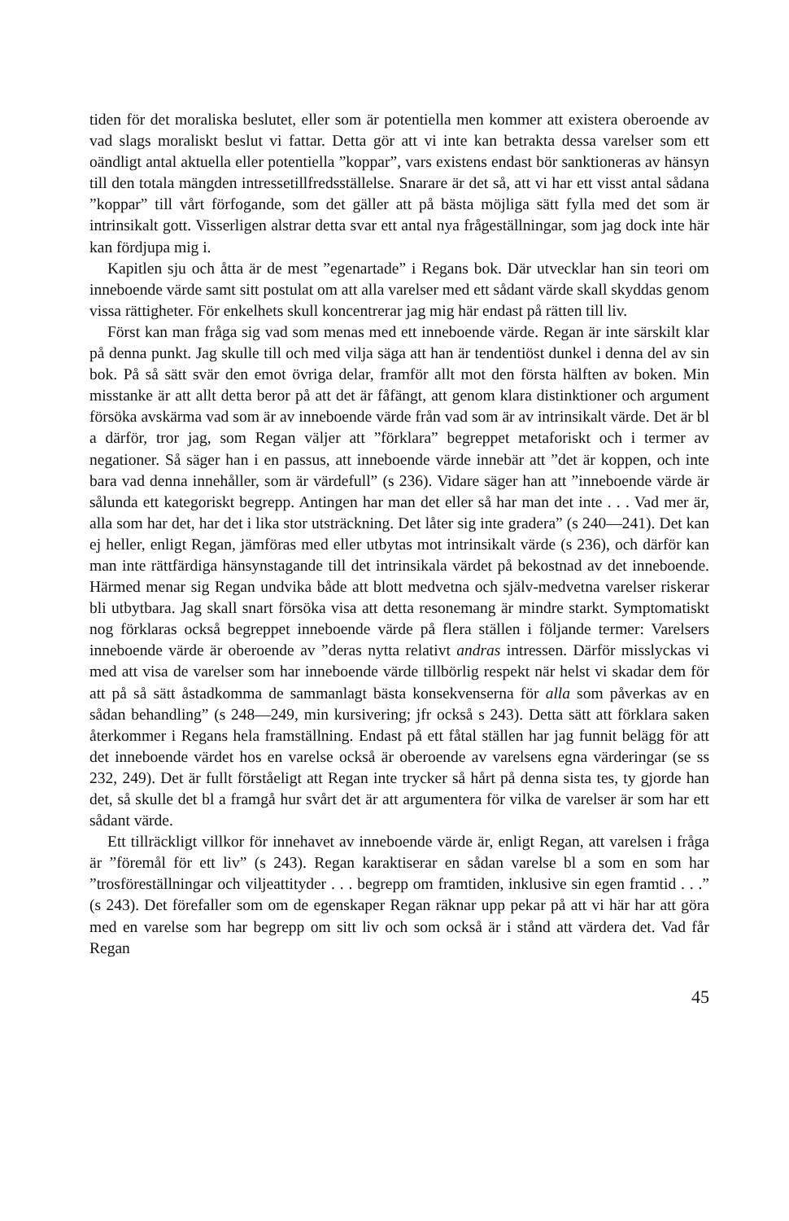tiden för det moraliska beslutet, eller som är potentiella men kommer att existera oberoende av vad slags moraliskt beslut vi fattar. Detta gör att vi inte kan betrakta dessa varelser som ett oändligt antal aktuella eller potentiella ”koppar”, vars existens endast bör sanktioneras av hänsyn till den totala mängden intressetillfredsställelse. Snarare är det så, att vi har ett visst antal sådana ”koppar” till vårt förfogande, som det gäller att på bästa möjliga sätt fylla med det som är intrinsikalt gott. Visserligen alstrar detta svar ett antal nya frågeställningar, som jag dock inte här kan fördjupa mig i.
Kapitlen sju och åtta är de mest ”egenartade” i Regans bok. Där utvecklar han sin teori om inneboende värde samt sitt postulat om att alla varelser med ett sådant värde skall skyddas genom vissa rättigheter. För enkelhets skull koncentrerar jag mig här endast på rätten till liv.
Först kan man fråga sig vad som menas med ett inneboende värde. Regan är inte särskilt klar på denna punkt. Jag skulle till och med vilja säga att han är tendentiöst dunkel i denna del av sin bok. På så sätt svär den emot övriga delar, framför allt mot den första hälften av boken. Min misstanke är att allt detta beror på att det är fåfängt, att genom klara distinktioner och argument försöka avskärma vad som är av inneboende värde från vad som är av intrinsikalt värde. Det är bl a därför, tror jag, som Regan väljer att ”förklara” begreppet metaforiskt och i termer av negationer. Så säger han i en passus, att inneboende värde innebär att ”det är koppen, och inte bara vad denna innehåller, som är värdefull” (s 236). Vidare säger han att ”inneboende värde är sålunda ett kategoriskt begrepp. Antingen har man det eller så har man det inte . . . Vad mer är, alla som har det, har det i lika stor utsträckning. Det låter sig inte gradera” (s 240—241). Det kan ej heller, enligt Regan, jämföras med eller utbytas mot intrinsikalt värde (s 236), och därför kan man inte rättfärdiga hänsynstagande till det intrinsikala värdet på bekostnad av det inneboende. Härmed menar sig Regan undvika både att blott medvetna och själv-medvetna varelser riskerar bli utbytbara. Jag skall snart försöka visa att detta resonemang är mindre starkt. Symptomatiskt nog förklaras också begreppet inneboende värde på flera ställen i följande termer: Varelsers inneboende värde är oberoende av ”deras nytta relativt andras intressen. Därför misslyckas vi med att visa de varelser som har inneboende värde tillbörlig respekt när helst vi skadar dem för att på så sätt åstadkomma de sammanlagt bästa konsekvenserna för alla som påverkas av en sådan behandling” (s 248—249, min kursivering; jfr också s 243). Detta sätt att förklara saken återkommer i Regans hela framställning. Endast på ett fåtal ställen har jag funnit belägg för att det inneboende värdet hos en varelse också är oberoende av varelsens egna värderingar (se ss 232, 249). Det är fullt förståeligt att Regan inte trycker så hårt på denna sista tes, ty gjorde han det, så skulle det bl a framgå hur svårt det är att argumentera för vilka de varelser är som har ett sådant värde.
Ett tillräckligt villkor för innehavet av inneboende värde är, enligt Regan, att varelsen i fråga är ”föremål för ett liv” (s 243). Regan karaktiserar en sådan varelse bl a som en som har ”trosföreställningar och viljeattityder . . . begrepp om framtiden, inklusive sin egen framtid . . .” (s 243). Det förefaller som om de egenskaper Regan räknar upp pekar på att vi här har att göra med en varelse som har begrepp om sitt liv och som också är i stånd att värdera det. Vad får Regan
45